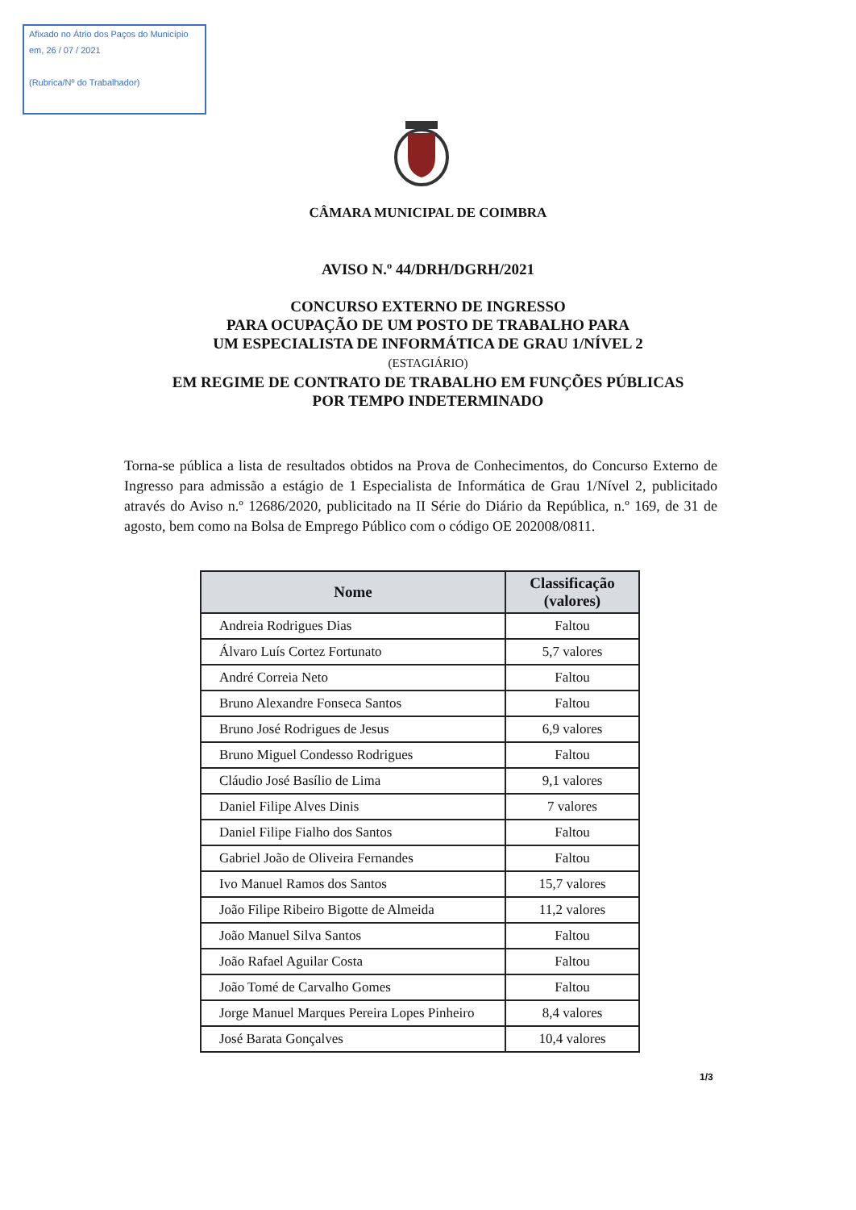Afixado no Átrio dos Paços do Município
em, 26 / 07 / 2021
(Rubrica/Nº do Trabalhador)
CÂMARA MUNICIPAL DE COIMBRA
AVISO N.º 44/DRH/DGRH/2021
CONCURSO EXTERNO DE INGRESSO
PARA OCUPAÇÃO DE UM POSTO DE TRABALHO PARA
UM ESPECIALISTA DE INFORMÁTICA DE GRAU 1/NÍVEL 2
(ESTAGIÁRIO)
EM REGIME DE CONTRATO DE TRABALHO EM FUNÇÕES PÚBLICAS
POR TEMPO INDETERMINADO
Torna-se pública a lista de resultados obtidos na Prova de Conhecimentos, do Concurso Externo de Ingresso para admissão a estágio de 1 Especialista de Informática de Grau 1/Nível 2, publicitado através do Aviso n.º 12686/2020, publicitado na II Série do Diário da República, n.º 169, de 31 de agosto, bem como na Bolsa de Emprego Público com o código OE 202008/0811.
| Nome | Classificação (valores) |
| --- | --- |
| Andreia Rodrigues Dias | Faltou |
| Álvaro Luís Cortez Fortunato | 5,7 valores |
| André Correia Neto | Faltou |
| Bruno Alexandre Fonseca Santos | Faltou |
| Bruno José Rodrigues de Jesus | 6,9 valores |
| Bruno Miguel Condesso Rodrigues | Faltou |
| Cláudio José Basílio de Lima | 9,1 valores |
| Daniel Filipe Alves Dinis | 7 valores |
| Daniel Filipe Fialho dos Santos | Faltou |
| Gabriel João de Oliveira Fernandes | Faltou |
| Ivo Manuel Ramos dos Santos | 15,7 valores |
| João Filipe Ribeiro Bigotte de Almeida | 11,2 valores |
| João Manuel Silva Santos | Faltou |
| João Rafael Aguilar Costa | Faltou |
| João Tomé de Carvalho Gomes | Faltou |
| Jorge Manuel Marques Pereira Lopes Pinheiro | 8,4 valores |
| José Barata Gonçalves | 10,4 valores |
1/3